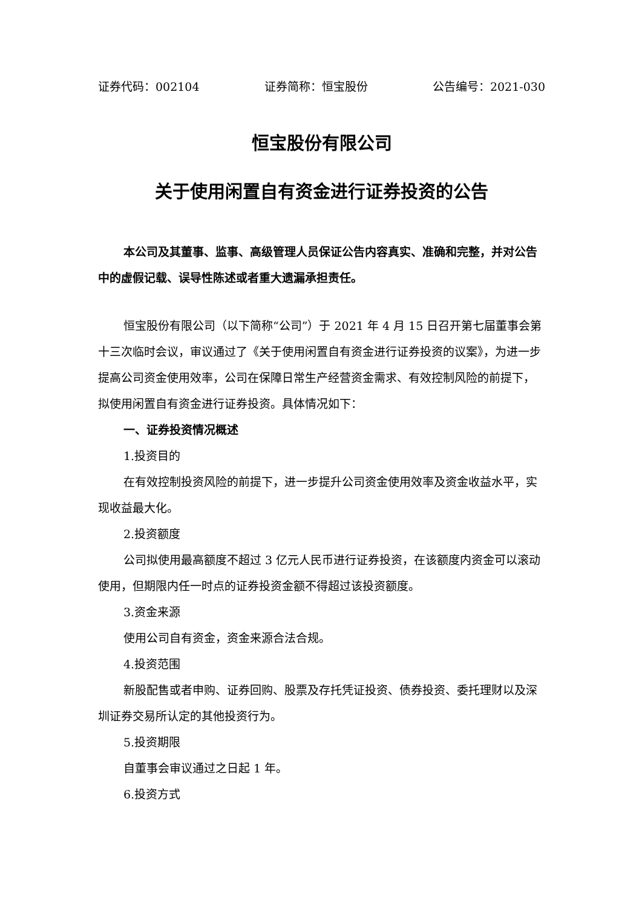证券代码：002104 证券简称：恒宝股份 公告编号：2021-030
恒宝股份有限公司
关于使用闲置自有资金进行证券投资的公告
本公司及其董事、监事、高级管理人员保证公告内容真实、准确和完整，并对公告中的虚假记载、误导性陈述或者重大遗漏承担责任。
恒宝股份有限公司（以下简称“公司”）于 2021 年 4 月 15 日召开第七届董事会第十三次临时会议，审议通过了《关于使用闲置自有资金进行证券投资的议案》，为进一步提高公司资金使用效率，公司在保障日常生产经营资金需求、有效控制风险的前提下，拟使用闲置自有资金进行证券投资。具体情况如下：
一、证券投资情况概述
1.投资目的
在有效控制投资风险的前提下，进一步提升公司资金使用效率及资金收益水平，实现收益最大化。
2.投资额度
公司拟使用最高额度不超过 3 亿元人民币进行证券投资，在该额度内资金可以滚动使用，但期限内任一时点的证券投资金额不得超过该投资额度。
3.资金来源
使用公司自有资金，资金来源合法合规。
4.投资范围
新股配售或者申购、证券回购、股票及存托凭证投资、债券投资、委托理财以及深圳证券交易所认定的其他投资行为。
5.投资期限
自董事会审议通过之日起 1 年。
6.投资方式